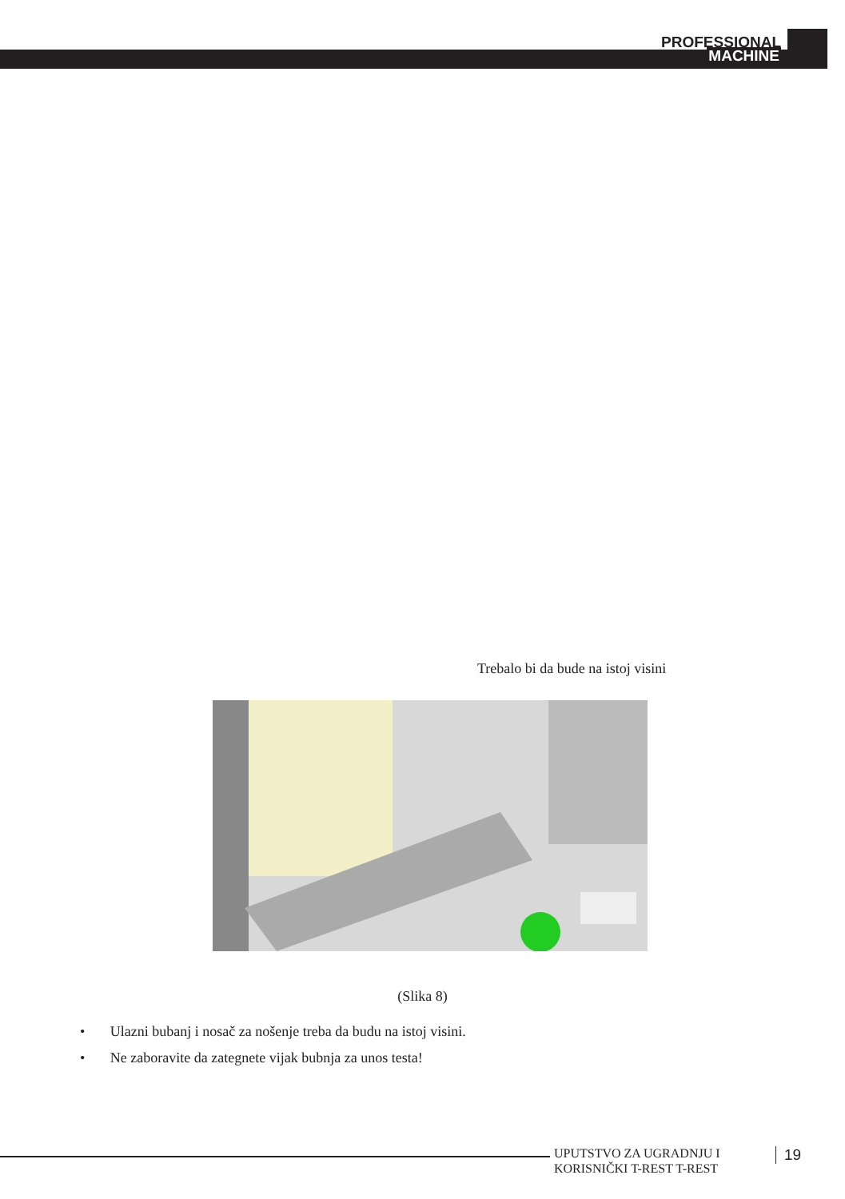PROFESSIONAL
MACHINE
Trebalo bi da bude na istoj visini
(Slika 8)
• Ulazni bubanj i nosač za nošenje treba da budu na istoj visini.
• Ne zaboravite da zategnete vijak bubnja za unos testa!
UPUTSTVO ZA UGRADNJU I
KORISNIČKI T-REST T-REST
19